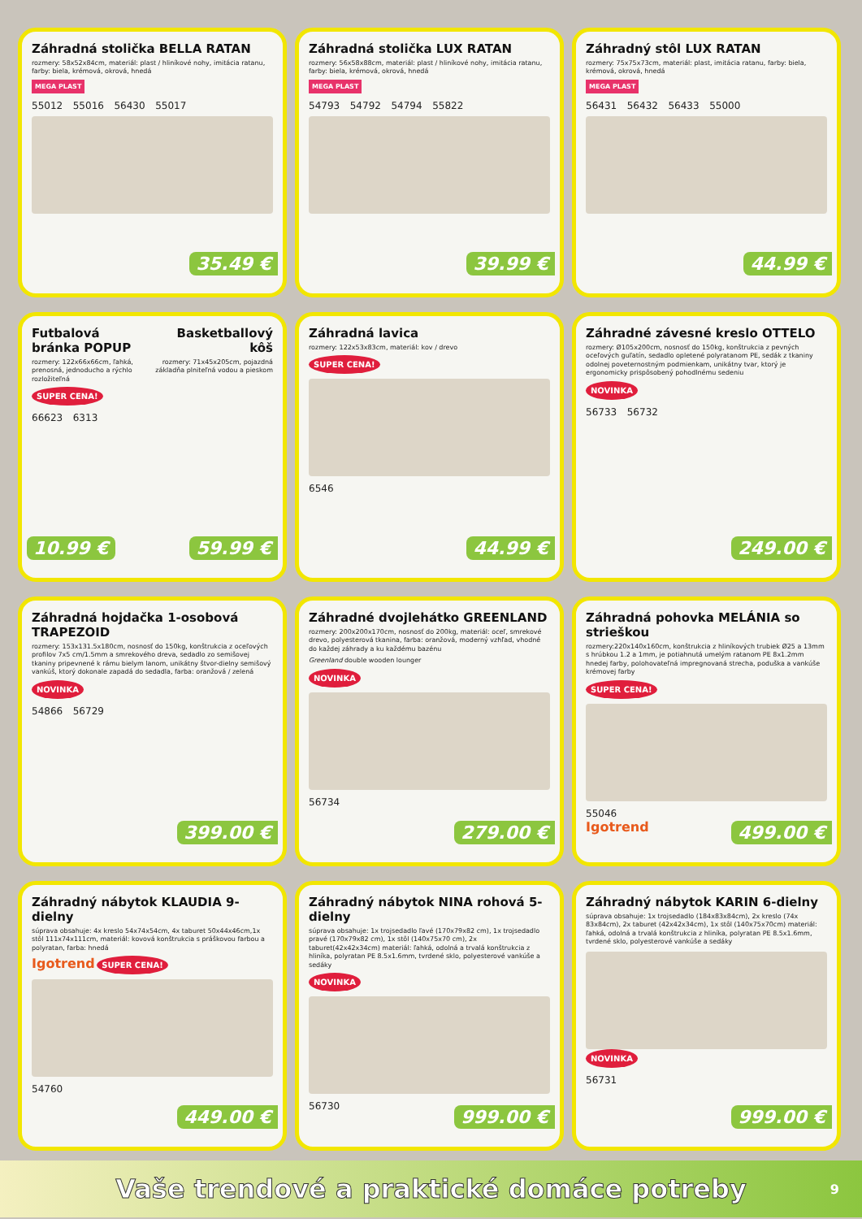Záhradná stolička BELLA RATAN
rozmery: 58x52x84cm, materiál: plast / hliníkové nohy, imitácia ratanu, farby: biela, krémová, okrová, hnedá
MEGA PLAST
55012 55016 56430 55017
35.49 €
Záhradná stolička LUX RATAN
rozmery: 56x58x88cm, materiál: plast / hliníkové nohy, imitácia ratanu, farby: biela, krémová, okrová, hnedá
MEGA PLAST
54793 54792 54794 55822
39.99 €
Záhradný stôl LUX RATAN
rozmery: 75x75x73cm, materiál: plast, imitácia ratanu, farby: biela, krémová, okrová, hnedá
MEGA PLAST
56431 56432 56433 55000
44.99 €
Futbalová bránka POPUP
rozmery: 122x66x66cm, ľahká, prenosná, jednoducho a rýchlo rozložiteľná
Basketballový kôš
rozmery: 71x45x205cm, pojazdná základňa plniteľná vodou a pieskom
SUPER CENA!
66623 6313
10.99 € 59.99 €
Záhradná lavica
rozmery: 122x53x83cm, materiál: kov / drevo
SUPER CENA!
6546
44.99 €
Záhradné závesné kreslo OTTELO
rozmery: Ø105x200cm, nosnosť do 150kg, konštrukcia z pevných oceľových guľatín, sedadlo opletené polyratanom PE, sedák z tkaniny odolnej poveternostným podmienkam, unikátny tvar, ktorý je ergonomicky prispôsobený pohodlnému sedeniu
NOVINKA
56733 56732
249.00 €
Záhradná hojdačka 1-osobová TRAPEZOID
rozmery: 153x131.5x180cm, nosnosť do 150kg, konštrukcia z oceľových profilov 7x5 cm/1.5mm a smrekového dreva, sedadlo zo semišovej tkaniny pripevnené k rámu bielym lanom, unikátny štvor-dielny semišový vankúš, ktorý dokonale zapadá do sedadla, farba: oranžová / zelená
NOVINKA
54866 56729
399.00 €
Záhradné dvojlehátko GREENLAND
rozmery: 200x200x170cm, nosnosť do 200kg, materiál: oceľ, smrekové drevo, polyesterová tkanina, farba: oranžová, moderný vzhľad, vhodné do každej záhrady a ku každému bazénu
Greenland double wooden lounger
NOVINKA
56734
279.00 €
Záhradná pohovka MELÁNIA so strieškou
rozmery:220x140x160cm, konštrukcia z hliníkových trubiek Ø25 a 13mm s hrúbkou 1.2 a 1mm, je potiahnutá umelým ratanom PE 8x1.2mm hnedej farby, polohovateľná impregnovaná strecha, poduška a vankúše krémovej farby
SUPER CENA!
55046
Igotrend
499.00 €
Záhradný nábytok KLAUDIA 9-dielny
súprava obsahuje: 4x kreslo 54x74x54cm, 4x taburet 50x44x46cm,1x stôl 111x74x111cm, materiál: kovová konštrukcia s práškovou farbou a polyratan, farba: hnedá
Igotrend SUPER CENA!
54760
449.00 €
Záhradný nábytok NINA rohová 5-dielny
súprava obsahuje: 1x trojsedadlo ľavé (170x79x82 cm), 1x trojsedadlo pravé (170x79x82 cm), 1x stôl (140x75x70 cm), 2x taburet(42x42x34cm) materiál: ľahká, odolná a trvalá konštrukcia z hliníka, polyratan PE 8.5x1.6mm, tvrdené sklo, polyesterové vankúše a sedáky
NOVINKA
56730
999.00 €
Záhradný nábytok KARIN 6-dielny
súprava obsahuje: 1x trojsedadlo (184x83x84cm), 2x kreslo (74x 83x84cm), 2x taburet (42x42x34cm), 1x stôl (140x75x70cm) materiál: ľahká, odolná a trvalá konštrukcia z hliníka, polyratan PE 8.5x1.6mm, tvrdené sklo, polyesterové vankúše a sedáky
NOVINKA
56731
999.00 €
Vaše trendové a praktické domáce potreby
9